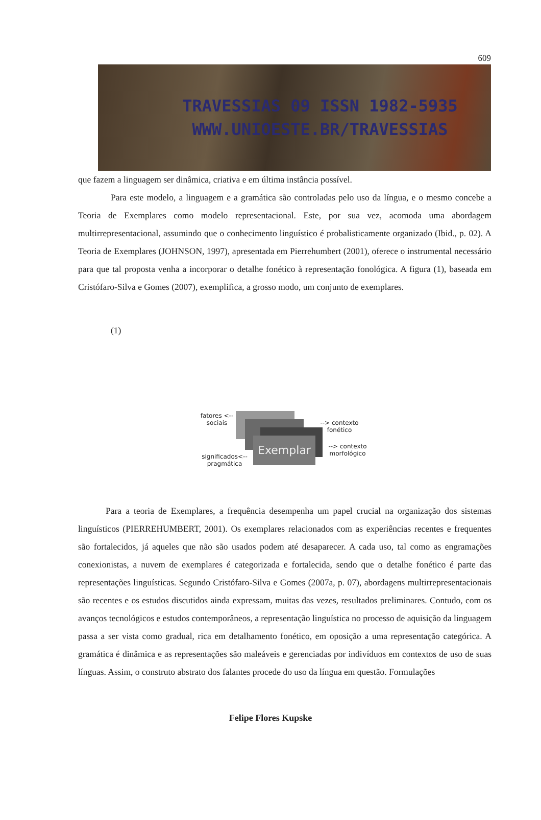609
TRAVESSIAS 09 ISSN 1982-5935
WWW.UNIOESTE.BR/TRAVESSIAS
que fazem a linguagem ser dinâmica, criativa e em última instância possível.
Para este modelo, a linguagem e a gramática são controladas pelo uso da língua, e o mesmo concebe a Teoria de Exemplares como modelo representacional. Este, por sua vez, acomoda uma abordagem multirrepresentacional, assumindo que o conhecimento linguístico é probalisticamente organizado (Ibid., p. 02). A Teoria de Exemplares (JOHNSON, 1997), apresentada em Pierrehumbert (2001), oferece o instrumental necessário para que tal proposta venha a incorporar o detalhe fonético à representação fonológica. A figura (1), baseada em Cristófaro-Silva e Gomes (2007), exemplifica, a grosso modo, um conjunto de exemplares.
(1)
Exemplar
fatores <-- sociais
--> contexto fonético
--> contexto morfológico
significados<-- pragmática
Para a teoria de Exemplares, a frequência desempenha um papel crucial na organização dos sistemas linguísticos (PIERREHUMBERT, 2001). Os exemplares relacionados com as experiências recentes e frequentes são fortalecidos, já aqueles que não são usados podem até desaparecer. A cada uso, tal como as engramações conexionistas, a nuvem de exemplares é categorizada e fortalecida, sendo que o detalhe fonético é parte das representações linguísticas. Segundo Cristófaro-Silva e Gomes (2007a, p. 07), abordagens multirrepresentacionais são recentes e os estudos discutidos ainda expressam, muitas das vezes, resultados preliminares. Contudo, com os avanços tecnológicos e estudos contemporâneos, a representação linguística no processo de aquisição da linguagem passa a ser vista como gradual, rica em detalhamento fonético, em oposição a uma representação categórica. A gramática é dinâmica e as representações são maleáveis e gerenciadas por indivíduos em contextos de uso de suas línguas. Assim, o construto abstrato dos falantes procede do uso da língua em questão. Formulações
Felipe Flores Kupske